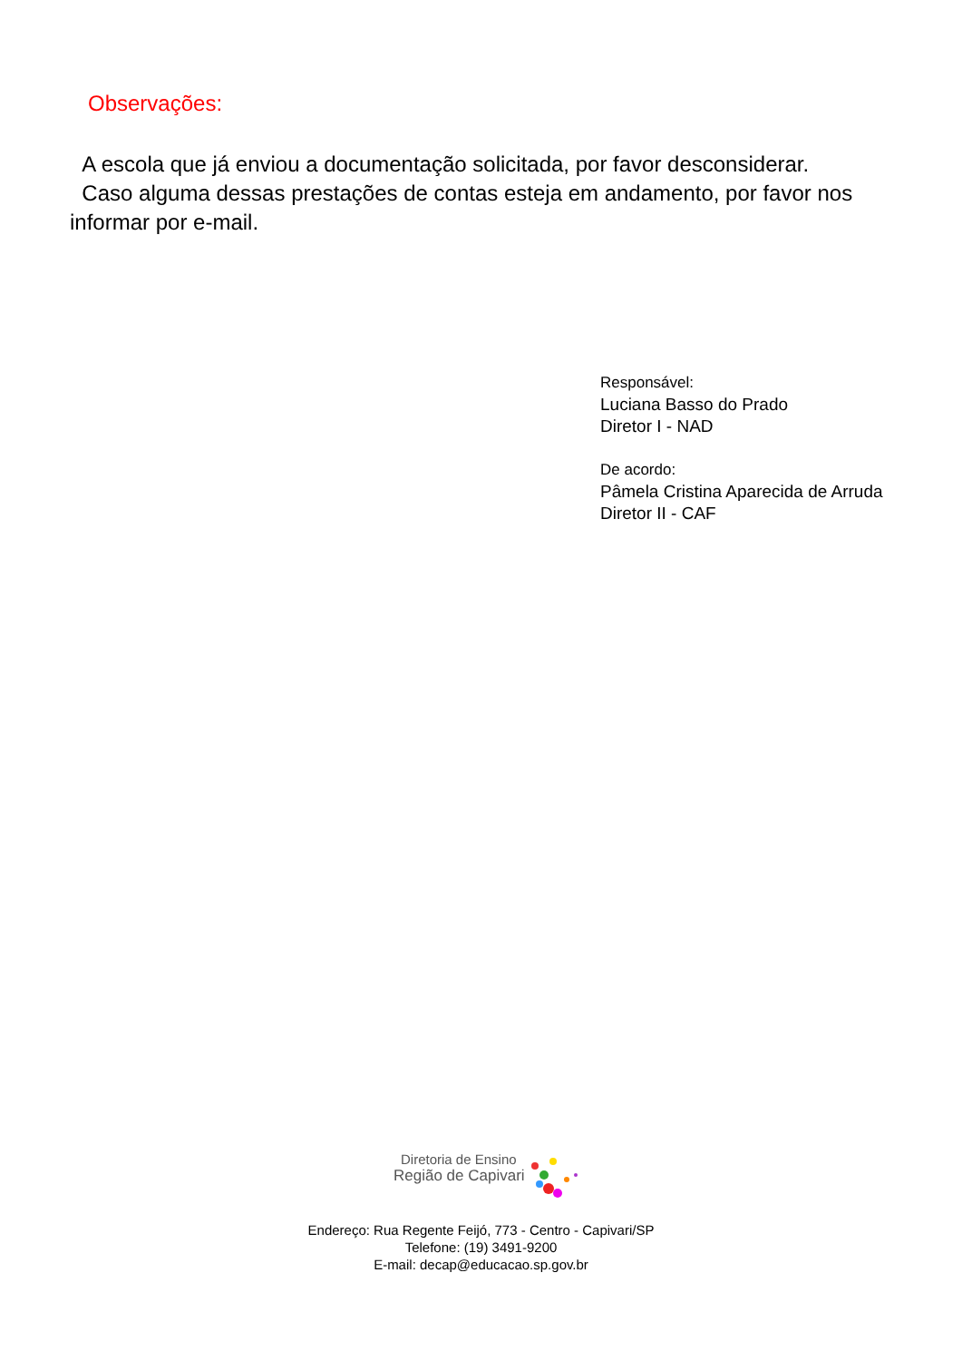Observações:
A escola que já enviou a documentação solicitada, por favor desconsiderar.
Caso alguma dessas prestações de contas esteja em andamento, por favor nos informar por e-mail.
Responsável:
Luciana Basso do Prado
Diretor I - NAD
De acordo:
Pâmela Cristina Aparecida de Arruda
Diretor II - CAF
Diretoria de Ensino
Região de Capivari
Endereço: Rua Regente Feijó, 773 - Centro - Capivari/SP
Telefone: (19) 3491-9200
E-mail: decap@educacao.sp.gov.br